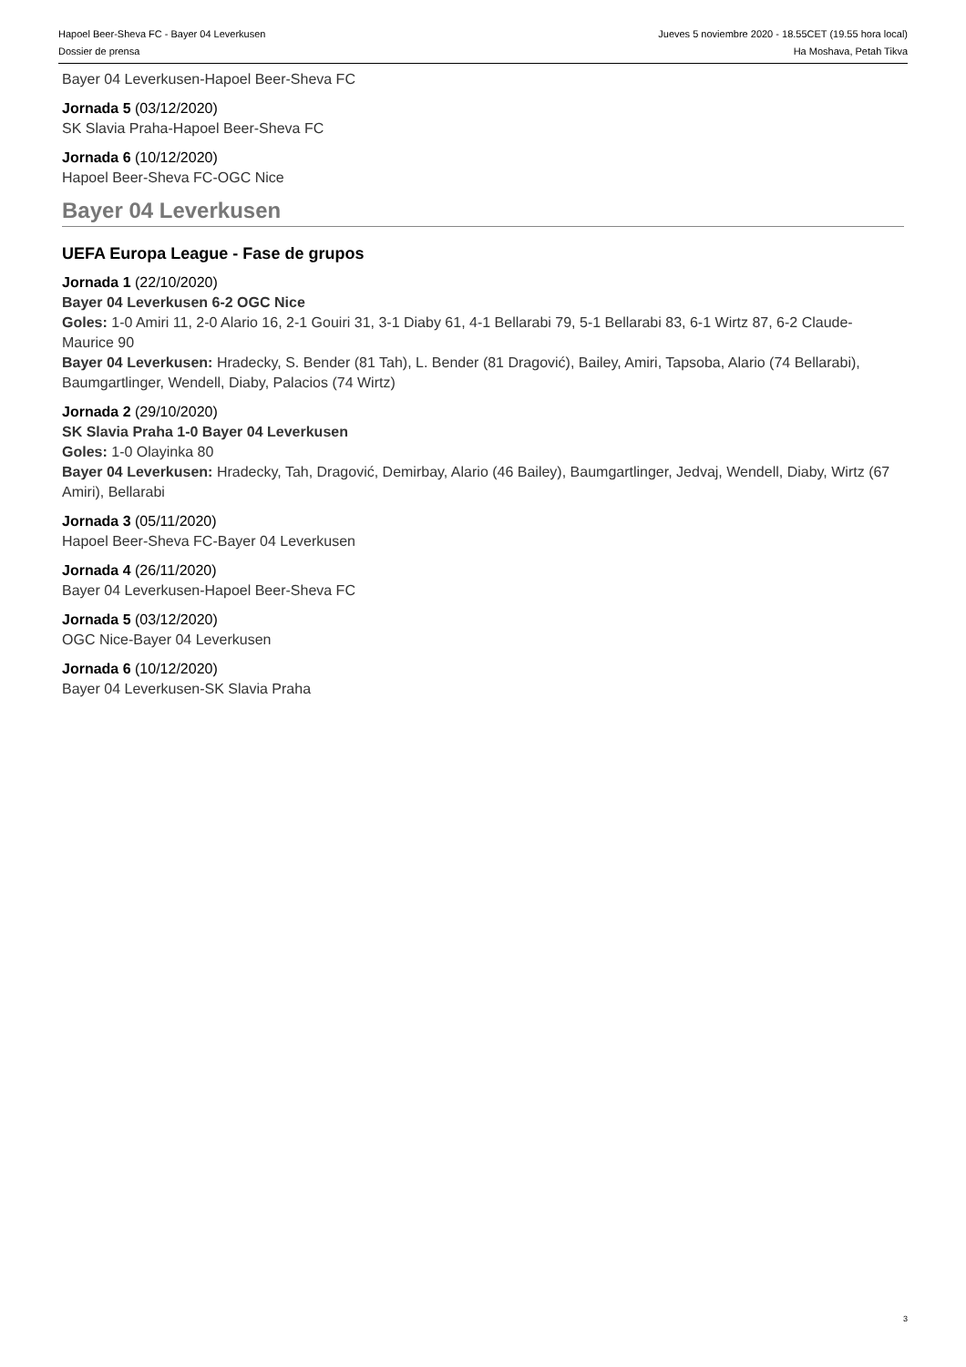Hapoel Beer-Sheva FC - Bayer 04 Leverkusen
Dossier de prensa
Jueves 5 noviembre 2020 - 18.55CET (19.55 hora local)
Ha Moshava, Petah Tikva
Bayer 04 Leverkusen-Hapoel Beer-Sheva FC
Jornada 5 (03/12/2020)
SK Slavia Praha-Hapoel Beer-Sheva FC
Jornada 6 (10/12/2020)
Hapoel Beer-Sheva FC-OGC Nice
Bayer 04 Leverkusen
UEFA Europa League - Fase de grupos
Jornada 1 (22/10/2020)
Bayer 04 Leverkusen 6-2 OGC Nice
Goles: 1-0 Amiri 11, 2-0 Alario 16, 2-1 Gouiri 31, 3-1 Diaby 61, 4-1 Bellarabi 79, 5-1 Bellarabi 83, 6-1 Wirtz 87, 6-2 Claude-Maurice 90
Bayer 04 Leverkusen: Hradecky, S. Bender (81 Tah), L. Bender (81 Dragović), Bailey, Amiri, Tapsoba, Alario (74 Bellarabi), Baumgartlinger, Wendell, Diaby, Palacios (74 Wirtz)
Jornada 2 (29/10/2020)
SK Slavia Praha 1-0 Bayer 04 Leverkusen
Goles: 1-0 Olayinka 80
Bayer 04 Leverkusen: Hradecky, Tah, Dragović, Demirbay, Alario (46 Bailey), Baumgartlinger, Jedvaj, Wendell, Diaby, Wirtz (67 Amiri), Bellarabi
Jornada 3 (05/11/2020)
Hapoel Beer-Sheva FC-Bayer 04 Leverkusen
Jornada 4 (26/11/2020)
Bayer 04 Leverkusen-Hapoel Beer-Sheva FC
Jornada 5 (03/12/2020)
OGC Nice-Bayer 04 Leverkusen
Jornada 6 (10/12/2020)
Bayer 04 Leverkusen-SK Slavia Praha
3